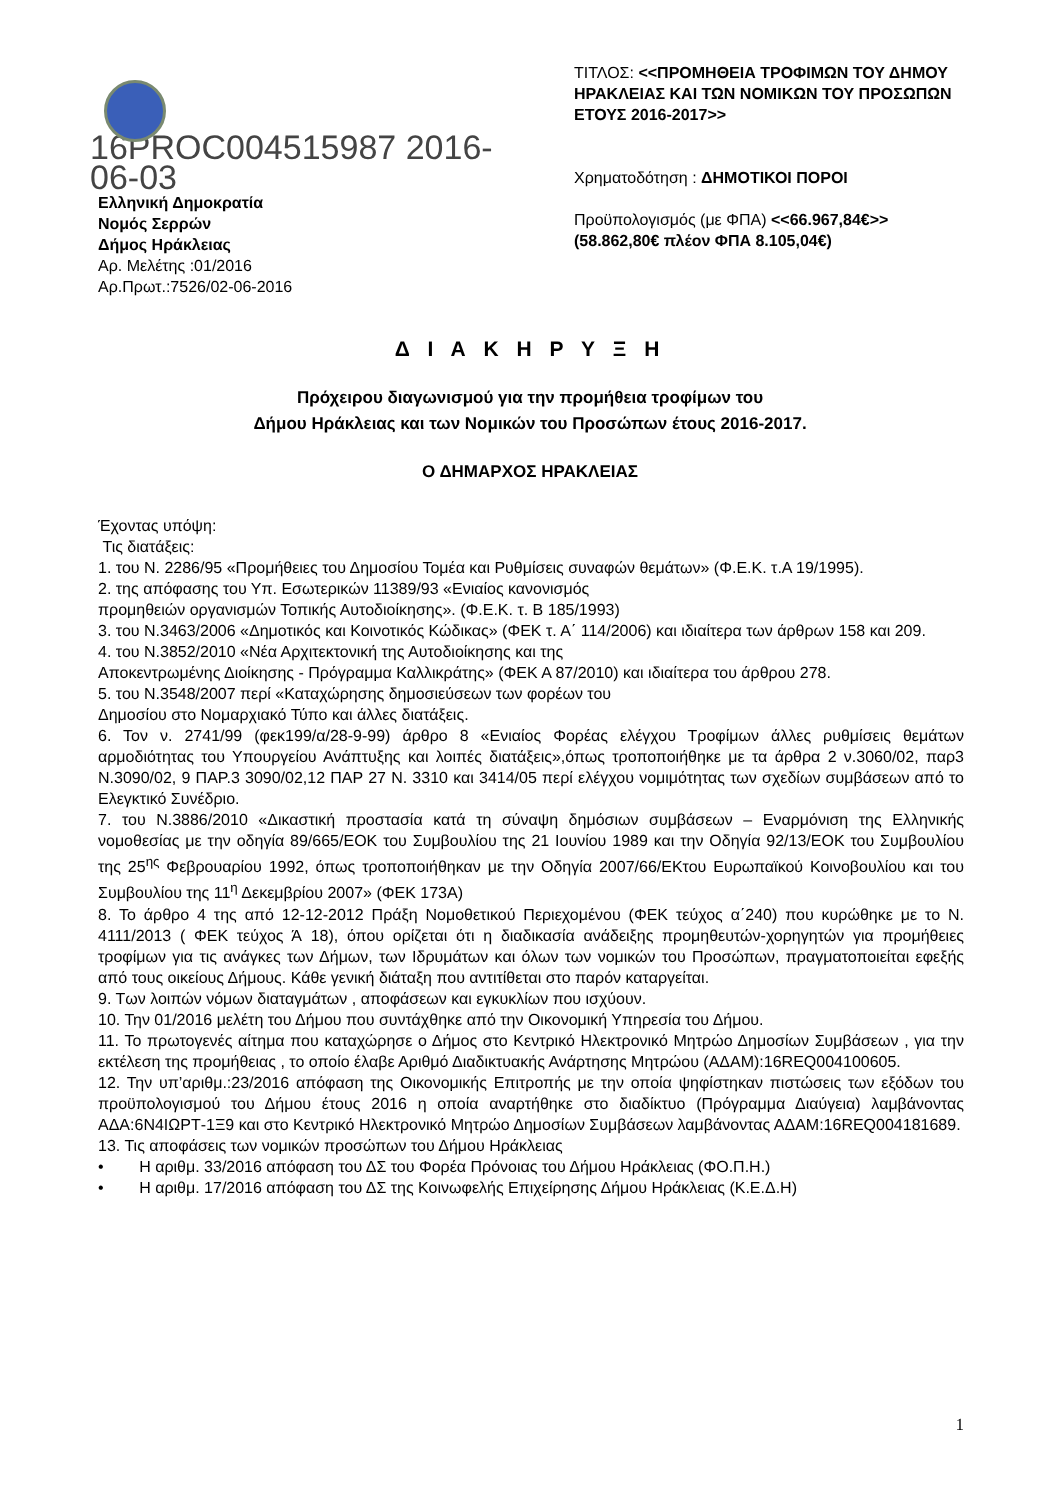16PROC004515987 2016-06-03
Ελληνική Δημοκρατία
Νομός Σερρών
Δήμος Ηράκλειας
Αρ. Μελέτης :01/2016
Αρ.Πρωτ.:7526/02-06-2016
ΤΙΤΛΟΣ: <<ΠΡΟΜΗΘΕΙΑ ΤΡΟΦΙΜΩΝ ΤΟΥ ΔΗΜΟΥ ΗΡΑΚΛΕΙΑΣ ΚΑΙ ΤΩΝ ΝΟΜΙΚΩΝ ΤΟΥ ΠΡΟΣΩΠΩΝ ΕΤΟΥΣ 2016-2017>>
Χρηματοδότηση : ΔΗΜΟΤΙΚΟΙ ΠΟΡΟΙ
Προϋπολογισμός (με ΦΠΑ) <<66.967,84€>> (58.862,80€ πλέον ΦΠΑ 8.105,04€)
Δ Ι Α Κ Η Ρ Υ Ξ Η
Πρόχειρου διαγωνισμού για την προμήθεια τροφίμων του
Δήμου Ηράκλειας και των Νομικών του Προσώπων έτους 2016-2017.
Ο ΔΗΜΑΡΧΟΣ ΗΡΑΚΛΕΙΑΣ
Έχοντας υπόψη:
Τις διατάξεις:
1. του Ν. 2286/95 «Προμήθειες του Δημοσίου Τομέα και Ρυθμίσεις συναφών θεμάτων» (Φ.Ε.Κ. τ.Α 19/1995).
2. της απόφασης του Υπ. Εσωτερικών 11389/93 «Ενιαίος κανονισμός
προμηθειών οργανισμών Τοπικής Αυτοδιοίκησης». (Φ.Ε.Κ. τ. Β 185/1993)
3. του Ν.3463/2006 «Δημοτικός και Κοινοτικός Κώδικας» (ΦΕΚ τ. Α΄ 114/2006) και ιδιαίτερα των άρθρων 158 και 209.
4. του Ν.3852/2010 «Νέα Αρχιτεκτονική της Αυτοδιοίκησης και της
Αποκεντρωμένης Διοίκησης - Πρόγραμμα Καλλικράτης» (ΦΕΚ Α 87/2010) και ιδιαίτερα του άρθρου 278.
5. του Ν.3548/2007 περί «Καταχώρησης δημοσιεύσεων των φορέων του
Δημοσίου στο Νομαρχιακό Τύπο και άλλες διατάξεις.
6. Τον ν. 2741/99 (φεκ199/α/28-9-99) άρθρο 8 «Ενιαίος Φορέας ελέγχου Τροφίμων άλλες ρυθμίσεις θεμάτων αρμοδιότητας του Υπουργείου Ανάπτυξης και λοιπές διατάξεις»,όπως τροποποιήθηκε με τα άρθρα 2 ν.3060/02, παρ3 Ν.3090/02, 9 ΠΑΡ.3 3090/02,12 ΠΑΡ 27 Ν. 3310 και 3414/05 περί ελέγχου νομιμότητας των σχεδίων συμβάσεων από το Ελεγκτικό Συνέδριο.
7. του Ν.3886/2010 «Δικαστική προστασία κατά τη σύναψη δημόσιων συμβάσεων – Εναρμόνιση της Ελληνικής νομοθεσίας με την οδηγία 89/665/ΕΟΚ του Συμβουλίου της 21 Ιουνίου 1989 και την Οδηγία 92/13/ΕΟΚ του Συμβουλίου της 25<sup>ης</sup> Φεβρουαρίου 1992, όπως τροποποιήθηκαν με την Οδηγία 2007/66/ΕΚτου Ευρωπαϊκού Κοινοβουλίου και του Συμβουλίου της 11<sup>η</sup> Δεκεμβρίου 2007» (ΦΕΚ 173Α)
8. Το άρθρο 4 της από 12-12-2012 Πράξη Νομοθετικού Περιεχομένου (ΦΕΚ τεύχος α΄240) που κυρώθηκε με το Ν. 4111/2013 ( ΦΕΚ τεύχος Ά 18), όπου ορίζεται ότι η διαδικασία ανάδειξης προμηθευτών-χορηγητών για προμήθειες τροφίμων για τις ανάγκες των Δήμων, των Ιδρυμάτων και όλων των νομικών του Προσώπων, πραγματοποιείται εφεξής από τους οικείους Δήμους. Κάθε γενική διάταξη που αντιτίθεται στο παρόν καταργείται.
9. Των λοιπών νόμων διαταγμάτων , αποφάσεων και εγκυκλίων που ισχύουν.
10. Την 01/2016 μελέτη του Δήμου που συντάχθηκε από την Οικονομική Υπηρεσία του Δήμου.
11. Το πρωτογενές αίτημα που καταχώρησε ο Δήμος στο Κεντρικό Ηλεκτρονικό Μητρώο Δημοσίων Συμβάσεων , για την εκτέλεση της προμήθειας , το οποίο έλαβε Αριθμό Διαδικτυακής Ανάρτησης Μητρώου (ΑΔΑΜ):16REQ004100605.
12. Την υπ’αριθμ.:23/2016 απόφαση της Οικονομικής Επιτροπής με την οποία ψηφίστηκαν πιστώσεις των εξόδων του προϋπολογισμού του Δήμου έτους 2016 η οποία αναρτήθηκε στο διαδίκτυο (Πρόγραμμα Διαύγεια) λαμβάνοντας ΑΔΑ:6Ν4ΙΩΡΤ-1Ξ9 και στο Κεντρικό Ηλεκτρονικό Μητρώο Δημοσίων Συμβάσεων λαμβάνοντας ΑΔΑΜ:16REQ004181689.
13. Τις αποφάσεις των νομικών προσώπων του Δήμου Ηράκλειας
• Η αριθμ. 33/2016 απόφαση του ΔΣ του Φορέα Πρόνοιας του Δήμου Ηράκλειας (ΦΟ.Π.Η.)
• Η αριθμ. 17/2016 απόφαση του ΔΣ της Κοινωφελής Επιχείρησης Δήμου Ηράκλειας (Κ.Ε.Δ.Η)
1